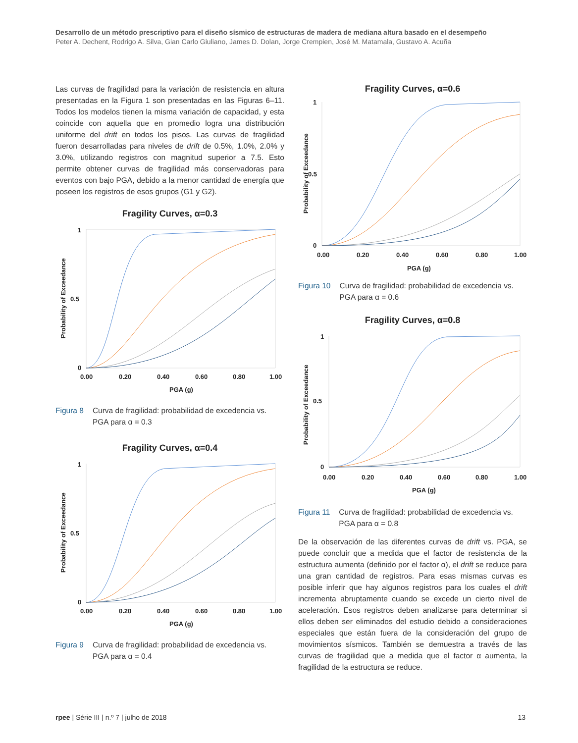Desarrollo de un método prescriptivo para el diseño sísmico de estructuras de madera de mediana altura basado en el desempeño
Peter A. Dechent, Rodrigo A. Silva, Gian Carlo Giuliano, James D. Dolan, Jorge Crempien, José M. Matamala, Gustavo A. Acuña
Las curvas de fragilidad para la variación de resistencia en altura presentadas en la Figura 1 son presentadas en las Figuras 6–11. Todos los modelos tienen la misma variación de capacidad, y esta coincide con aquella que en promedio logra una distribución uniforme del drift en todos los pisos. Las curvas de fragilidad fueron desarrolladas para niveles de drift de 0.5%, 1.0%, 2.0% y 3.0%, utilizando registros con magnitud superior a 7.5. Esto permite obtener curvas de fragilidad más conservadoras para eventos con bajo PGA, debido a la menor cantidad de energía que poseen los registros de esos grupos (G1 y G2).
Fragility Curves, α=0.3
Probability of Exceedance
1
0.5
0
0.00
0.20
0.40
0.60
0.80
1.00
PGA (g)
Figura 8 Curva de fragilidad: probabilidad de excedencia vs. PGA para α = 0.3
Fragility Curves, α=0.4
Probability of Exceedance
1
0.5
0
0.00
0.20
0.40
0.60
0.80
1.00
PGA (g)
Figura 9 Curva de fragilidad: probabilidad de excedencia vs. PGA para α = 0.4
Fragility Curves, α=0.6
Probability of Exceedance
1
0.5
0
0.00
0.20
0.40
0.60
0.80
1.00
PGA (g)
Figura 10 Curva de fragilidad: probabilidad de excedencia vs. PGA para α = 0.6
Fragility Curves, α=0.8
Probability of Exceedance
1
0.5
0
0.00
0.20
0.40
0.60
0.80
1.00
PGA (g)
Figura 11 Curva de fragilidad: probabilidad de excedencia vs. PGA para α = 0.8
De la observación de las diferentes curvas de drift vs. PGA, se puede concluir que a medida que el factor de resistencia de la estructura aumenta (definido por el factor α), el drift se reduce para una gran cantidad de registros. Para esas mismas curvas es posible inferir que hay algunos registros para los cuales el drift incrementa abruptamente cuando se excede un cierto nivel de aceleración. Esos registros deben analizarse para determinar si ellos deben ser eliminados del estudio debido a consideraciones especiales que están fuera de la consideración del grupo de movimientos sísmicos. También se demuestra a través de las curvas de fragilidad que a medida que el factor α aumenta, la fragilidad de la estructura se reduce.
rpee | Série III | n.º 7 | julho de 2018 13